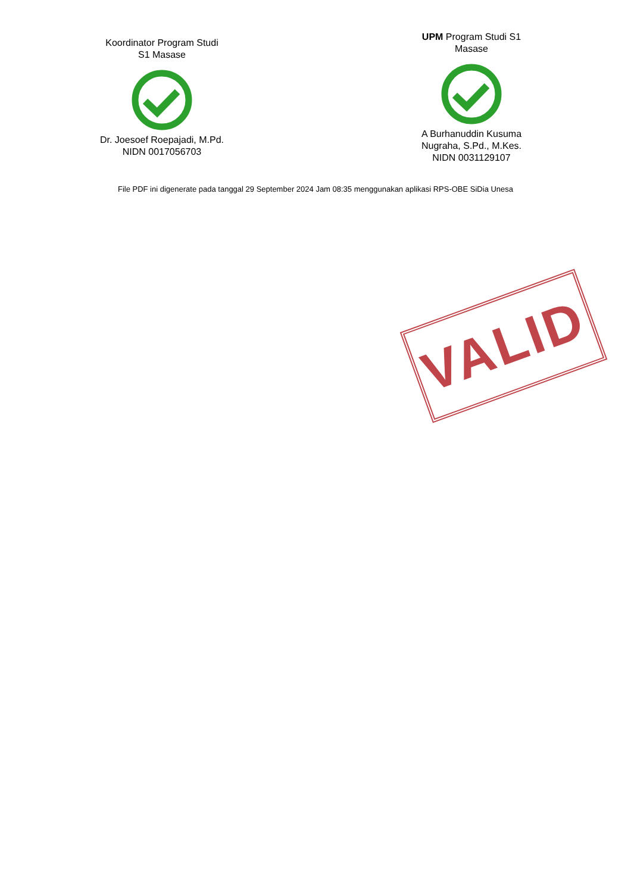Koordinator Program Studi
S1 Masase
Dr. Joesoef Roepajadi, M.Pd.
NIDN 0017056703
UPM Program Studi S1
Masase
A Burhanuddin Kusuma
Nugraha, S.Pd., M.Kes.
NIDN 0031129107
File PDF ini digenerate pada tanggal 29 September 2024 Jam 08:35 menggunakan aplikasi RPS-OBE SiDia Unesa
VALID